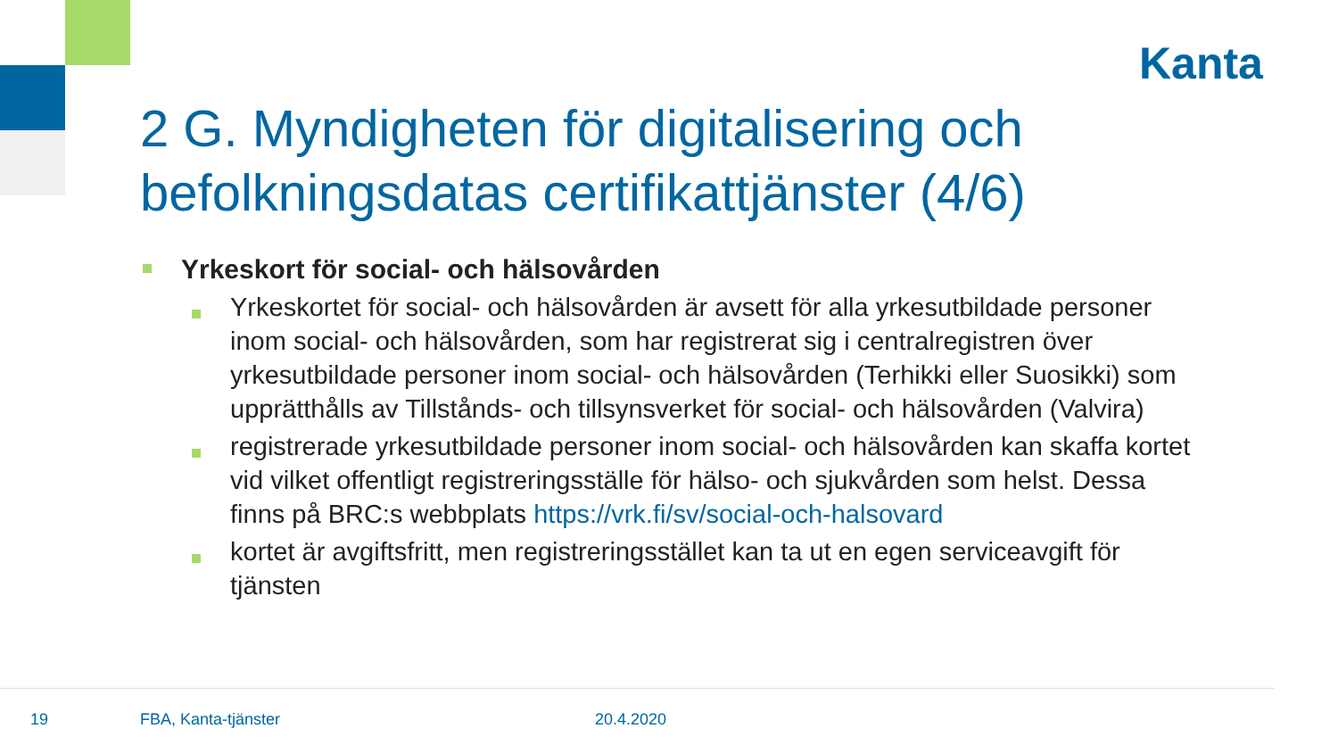Kanta
2 G. Myndigheten för digitalisering och befolkningsdatas certifikattjänster (4/6)
Yrkeskort för social- och hälsovården
Yrkeskortet för social- och hälsovården är avsett för alla yrkesutbildade personer inom social- och hälsovården, som har registrerat sig i centralregistren över yrkesutbildade personer inom social- och hälsovården (Terhikki eller Suosikki) som upprätthålls av Tillstånds- och tillsynsverket för social- och hälsovården (Valvira)
registrerade yrkesutbildade personer inom social- och hälsovården kan skaffa kortet vid vilket offentligt registreringsställe för hälso- och sjukvården som helst. Dessa finns på BRC:s webbplats https://vrk.fi/sv/social-och-halsovard
kortet är avgiftsfritt, men registreringsstället kan ta ut en egen serviceavgift för tjänsten
19 FBA, Kanta-tjänster 20.4.2020